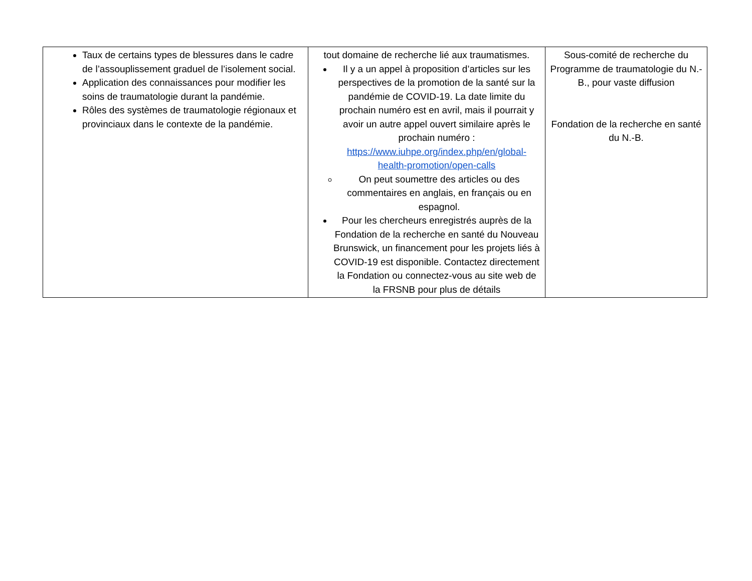| Taux de certains types de blessures dans le cadre de l’assouplissement graduel de l’isolement social. Application des connaissances pour modifier les soins de traumatologie durant la pandémie. Rôles des systèmes de traumatologie régionaux et provinciaux dans le contexte de la pandémie. | tout domaine de recherche lié aux traumatismes. Il y a un appel à proposition d’articles sur les perspectives de la promotion de la santé sur la pandémie de COVID-19. La date limite du prochain numéro est en avril, mais il pourrait y avoir un autre appel ouvert similaire après le prochain numéro : https://www.iuhpe.org/index.php/en/global-health-promotion/open-calls On peut soumettre des articles ou des commentaires en anglais, en français ou en espagnol. Pour les chercheurs enregistrés auprès de la Fondation de la recherche en santé du Nouveau Brunswick, un financement pour les projets liés à COVID-19 est disponible. Contactez directement la Fondation ou connectez-vous au site web de la FRSNB pour plus de détails | Sous-comité de recherche du Programme de traumatologie du N.-B., pour vaste diffusion Fondation de la recherche en santé du N.-B. |